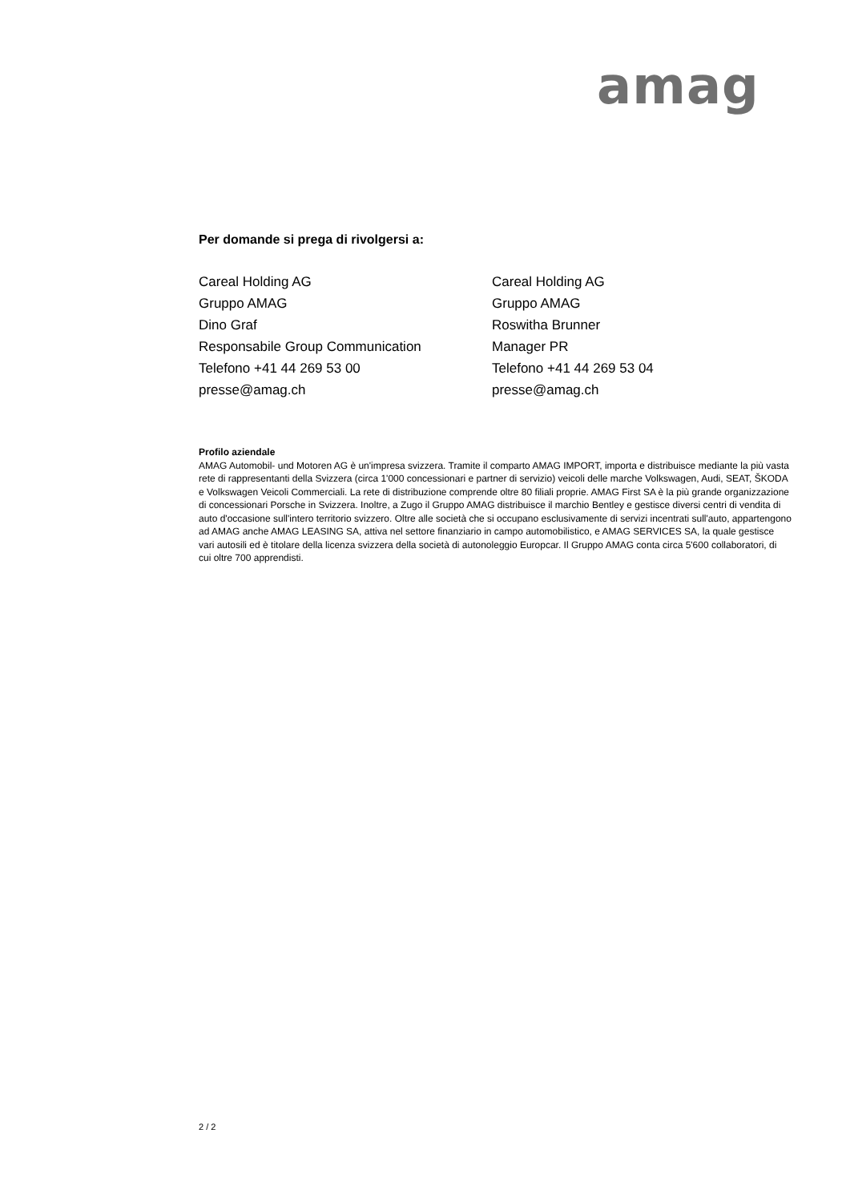amag
Per domande si prega di rivolgersi a:
Careal Holding AG
Gruppo AMAG
Dino Graf
Responsabile Group Communication
Telefono +41 44 269 53 00
presse@amag.ch
Careal Holding AG
Gruppo AMAG
Roswitha Brunner
Manager PR
Telefono +41 44 269 53 04
presse@amag.ch
Profilo aziendale
AMAG Automobil- und Motoren AG è un'impresa svizzera. Tramite il comparto AMAG IMPORT, importa e distribuisce mediante la più vasta rete di rappresentanti della Svizzera (circa 1'000 concessionari e partner di servizio) veicoli delle marche Volkswagen, Audi, SEAT, ŠKODA e Volkswagen Veicoli Commerciali. La rete di distribuzione comprende oltre 80 filiali proprie. AMAG First SA è la più grande organizzazione di concessionari Porsche in Svizzera. Inoltre, a Zugo il Gruppo AMAG distribuisce il marchio Bentley e gestisce diversi centri di vendita di auto d'occasione sull'intero territorio svizzero. Oltre alle società che si occupano esclusivamente di servizi incentrati sull'auto, appartengono ad AMAG anche AMAG LEASING SA, attiva nel settore finanziario in campo automobilistico, e AMAG SERVICES SA, la quale gestisce vari autosili ed è titolare della licenza svizzera della società di autonoleggio Europcar. Il Gruppo AMAG conta circa 5'600 collaboratori, di cui oltre 700 apprendisti.
2 / 2